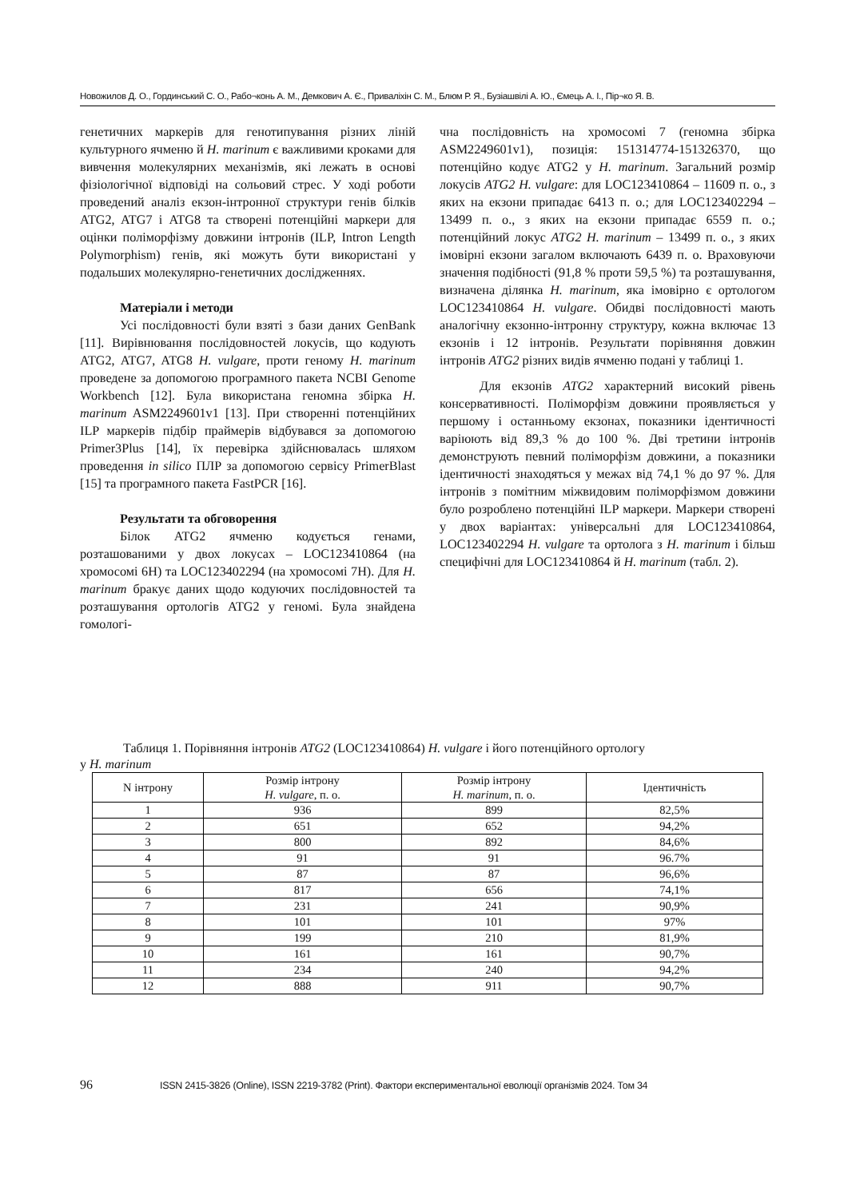Новожилов Д. О., Гординський С. О., Рабо¬конь А. М., Демкович А. Є., Приваліхін С. М., Блюм Р. Я., Бузіашвілі А. Ю., Ємець А. І., Пір¬ко Я. В.
генетичних маркерів для генотипування різних ліній культурного ячменю й H. marinum є важливими кроками для вивчення молекулярних механізмів, які лежать в основі фізіологічної відповіді на сольовий стрес. У ході роботи проведений аналіз екзон-інтронної структури генів білків ATG2, ATG7 і ATG8 та створені потенційні маркери для оцінки поліморфізму довжини інтронів (ILP, Intron Length Polymorphism) генів, які можуть бути використані у подальших молекулярно-генетичних дослідженнях.
Матеріали і методи
Усі послідовності були взяті з бази даних GenBank [11]. Вирівнювання послідовностей локусів, що кодують ATG2, ATG7, ATG8 H. vulgare, проти геному H. marinum проведене за допомогою програмного пакета NCBI Genome Workbench [12]. Була використана геномна збірка H. marinum ASM2249601v1 [13]. При створенні потенційних ILP маркерів підбір праймерів відбувався за допомогою Primer3Plus [14], їх перевірка здійснювалась шляхом проведення in silico ПЛР за допомогою сервісу PrimerBlast [15] та програмного пакета FastPCR [16].
Результати та обговорення
Білок ATG2 ячменю кодується генами, розташованими у двох локусах – LOC123410864 (на хромосомі 6H) та LOC123402294 (на хромосомі 7H). Для H. marinum бракує даних щодо кодуючих послідовностей та розташування ортологів ATG2 у геномі. Була знайдена гомологі-
чна послідовність на хромосомі 7 (геномна збірка ASM2249601v1), позиція: 151314774-151326370, що потенційно кодує ATG2 у H. marinum. Загальний розмір локусів ATG2 H. vulgare: для LOC123410864 – 11609 п. о., з яких на екзони припадає 6413 п. о.; для LOC123402294 – 13499 п. о., з яких на екзони припадає 6559 п. о.; потенційний локус ATG2 H. marinum – 13499 п. о., з яких імовірні екзони загалом включають 6439 п. о. Враховуючи значення подібності (91,8 % проти 59,5 %) та розташування, визначена ділянка H. marinum, яка імовірно є ортологом LOC123410864 H. vulgare. Обидві послідовності мають аналогічну екзонно-інтронну структуру, кожна включає 13 екзонів і 12 інтронів. Результати порівняння довжин інтронів ATG2 різних видів ячменю подані у таблиці 1.
Для екзонів ATG2 характерний високий рівень консервативності. Поліморфізм довжини проявляється у першому і останньому екзонах, показники ідентичності варіюють від 89,3 % до 100 %. Дві третини інтронів демонструють певний поліморфізм довжини, а показники ідентичності знаходяться у межах від 74,1 % до 97 %. Для інтронів з помітним міжвидовим поліморфізмом довжини було розроблено потенційні ILP маркери. Маркери створені у двох варіантах: універсальні для LOC123410864, LOC123402294 H. vulgare та ортолога з H. marinum і більш специфічні для LOC123410864 й H. marinum (табл. 2).
Таблиця 1. Порівняння інтронів ATG2 (LOC123410864) H. vulgare і його потенційного ортологу
у H. marinum
| N інтрону | Розмір інтрону H. vulgare , п. о. | Розмір інтрону H. marinum , п. о. | Ідентичність |
| --- | --- | --- | --- |
| 1 | 936 | 899 | 82,5% |
| 2 | 651 | 652 | 94,2% |
| 3 | 800 | 892 | 84,6% |
| 4 | 91 | 91 | 96.7% |
| 5 | 87 | 87 | 96,6% |
| 6 | 817 | 656 | 74,1% |
| 7 | 231 | 241 | 90,9% |
| 8 | 101 | 101 | 97% |
| 9 | 199 | 210 | 81,9% |
| 10 | 161 | 161 | 90,7% |
| 11 | 234 | 240 | 94,2% |
| 12 | 888 | 911 | 90,7% |
96 ISSN 2415-3826 (Online), ISSN 2219-3782 (Print). Фактори експериментальної еволюції організмів 2024. Том 34